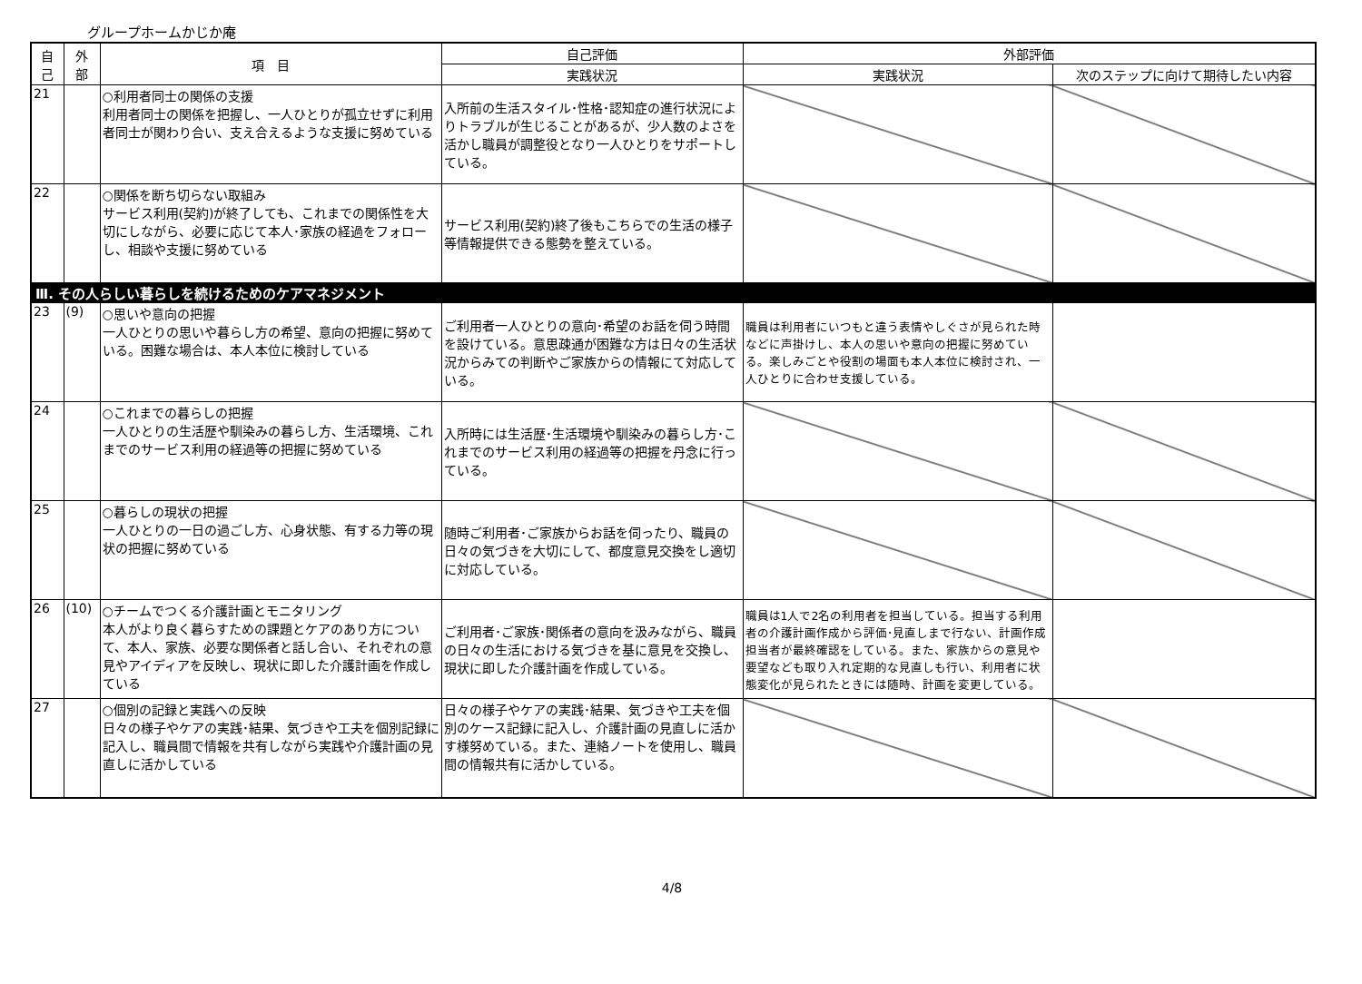グループホームかじか庵
| 自 己 | 外 部 | 項 目 | 自己評価 | 外部評価 | |
| --- | --- | --- | --- | --- | --- |
| | | | 実践状況 | 実践状況 | 次のステップに向けて期待したい内容 |
| 21 | | ○利用者同士の関係の支援 利用者同士の関係を把握し、一人ひとりが孤立せずに利用者同士が関わり合い、支え合えるような支援に努めている | 入所前の生活スタイル･性格･認知症の進行状況によりトラブルが生じることがあるが、少人数のよさを活かし職員が調整役となり一人ひとりをサポートしている。 | | |
| 22 | | ○関係を断ち切らない取組み サービス利用(契約)が終了しても、これまでの関係性を大切にしながら、必要に応じて本人･家族の経過をフォローし、相談や支援に努めている | サービス利用(契約)終了後もこちらでの生活の様子等情報提供できる態勢を整えている。 | | |
| Ⅲ. その人らしい暮らしを続けるためのケアマネジメント | | | | | |
| 23 | (9) | ○思いや意向の把握 一人ひとりの思いや暮らし方の希望、意向の把握に努めている。困難な場合は、本人本位に検討している | ご利用者一人ひとりの意向･希望のお話を伺う時間を設けている。意思疎通が困難な方は日々の生活状況からみての判断やご家族からの情報にて対応している。 | 職員は利用者にいつもと違う表情やしぐさが見られた時などに声掛けし、本人の思いや意向の把握に努めている。楽しみごとや役割の場面も本人本位に検討され、一人ひとりに合わせ支援している。 | |
| 24 | | ○これまでの暮らしの把握 一人ひとりの生活歴や馴染みの暮らし方、生活環境、これまでのサービス利用の経過等の把握に努めている | 入所時には生活歴･生活環境や馴染みの暮らし方･これまでのサービス利用の経過等の把握を丹念に行っている。 | | |
| 25 | | ○暮らしの現状の把握 一人ひとりの一日の過ごし方、心身状態、有する力等の現状の把握に努めている | 随時ご利用者･ご家族からお話を伺ったり、職員の日々の気づきを大切にして、都度意見交換をし適切に対応している。 | | |
| 26 | (10) | ○チームでつくる介護計画とモニタリング 本人がより良く暮らすための課題とケアのあり方について、本人、家族、必要な関係者と話し合い、それぞれの意見やアイディアを反映し、現状に即した介護計画を作成している | ご利用者･ご家族･関係者の意向を汲みながら、職員の日々の生活における気づきを基に意見を交換し、現状に即した介護計画を作成している。 | 職員は1人で2名の利用者を担当している。担当する利用者の介護計画作成から評価･見直しまで行ない、計画作成担当者が最終確認をしている。また、家族からの意見や要望なども取り入れ定期的な見直しも行い、利用者に状態変化が見られたときには随時、計画を変更している。 | |
| 27 | | ○個別の記録と実践への反映 日々の様子やケアの実践･結果、気づきや工夫を個別記録に記入し、職員間で情報を共有しながら実践や介護計画の見直しに活かしている | 日々の様子やケアの実践･結果、気づきや工夫を個別のケース記録に記入し、介護計画の見直しに活かす様努めている。また、連絡ノートを使用し、職員間の情報共有に活かしている。 | | |
4/8